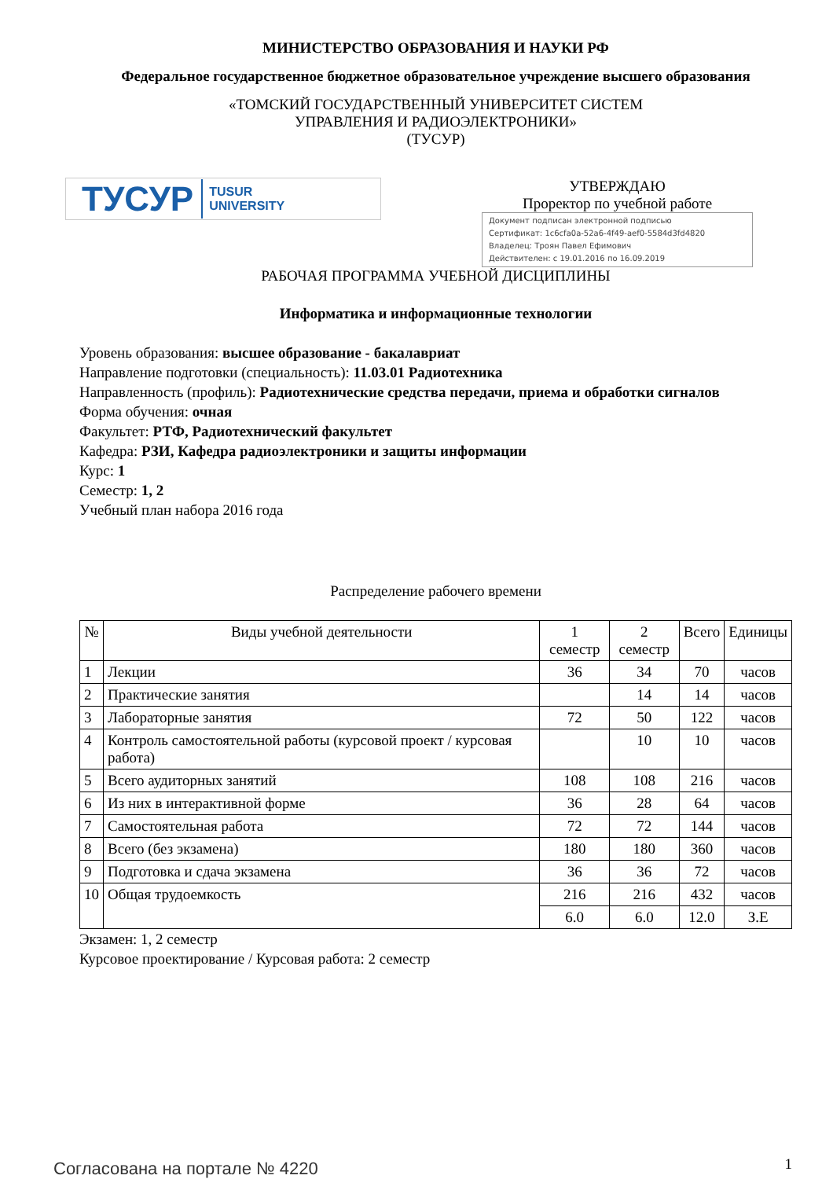МИНИСТЕРСТВО ОБРАЗОВАНИЯ И НАУКИ РФ
Федеральное государственное бюджетное образовательное учреждение высшего образования
«ТОМСКИЙ ГОСУДАРСТВЕННЫЙ УНИВЕРСИТЕТ СИСТЕМ
УПРАВЛЕНИЯ И РАДИОЭЛЕКТРОНИКИ»
(ТУСУР)
ТУСУР TUSUR
UNIVERSITY
УТВЕРЖДАЮ
Проректор по учебной работе
Документ подписан электронной подписью
Сертификат: 1c6cfa0a-52a6-4f49-aef0-5584d3fd4820
Владелец: Троян Павел Ефимович
Действителен: с 19.01.2016 по 16.09.2019
РАБОЧАЯ ПРОГРАММА УЧЕБНОЙ ДИСЦИПЛИНЫ
Информатика и информационные технологии
Уровень образования: высшее образование - бакалавриат
Направление подготовки (специальность): 11.03.01 Радиотехника
Направленность (профиль): Радиотехнические средства передачи, приема и обработки сигналов
Форма обучения: очная
Факультет: РТФ, Радиотехнический факультет
Кафедра: РЗИ, Кафедра радиоэлектроники и защиты информации
Курс: 1
Семестр: 1, 2
Учебный план набора 2016 года
Распределение рабочего времени
| № | Виды учебной деятельности | 1 семестр | 2 семестр | Всего | Единицы |
| --- | --- | --- | --- | --- | --- |
| 1 | Лекции | 36 | 34 | 70 | часов |
| 2 | Практические занятия | | 14 | 14 | часов |
| 3 | Лабораторные занятия | 72 | 50 | 122 | часов |
| 4 | Контроль самостоятельной работы (курсовой проект / курсовая работа) | | 10 | 10 | часов |
| 5 | Всего аудиторных занятий | 108 | 108 | 216 | часов |
| 6 | Из них в интерактивной форме | 36 | 28 | 64 | часов |
| 7 | Самостоятельная работа | 72 | 72 | 144 | часов |
| 8 | Всего (без экзамена) | 180 | 180 | 360 | часов |
| 9 | Подготовка и сдача экзамена | 36 | 36 | 72 | часов |
| 10 | Общая трудоемкость | 216 | 216 | 432 | часов |
| | | 6.0 | 6.0 | 12.0 | З.Е |
Экзамен: 1, 2 семестр
Курсовое проектирование / Курсовая работа: 2 семестр
Согласована на портале № 4220 1